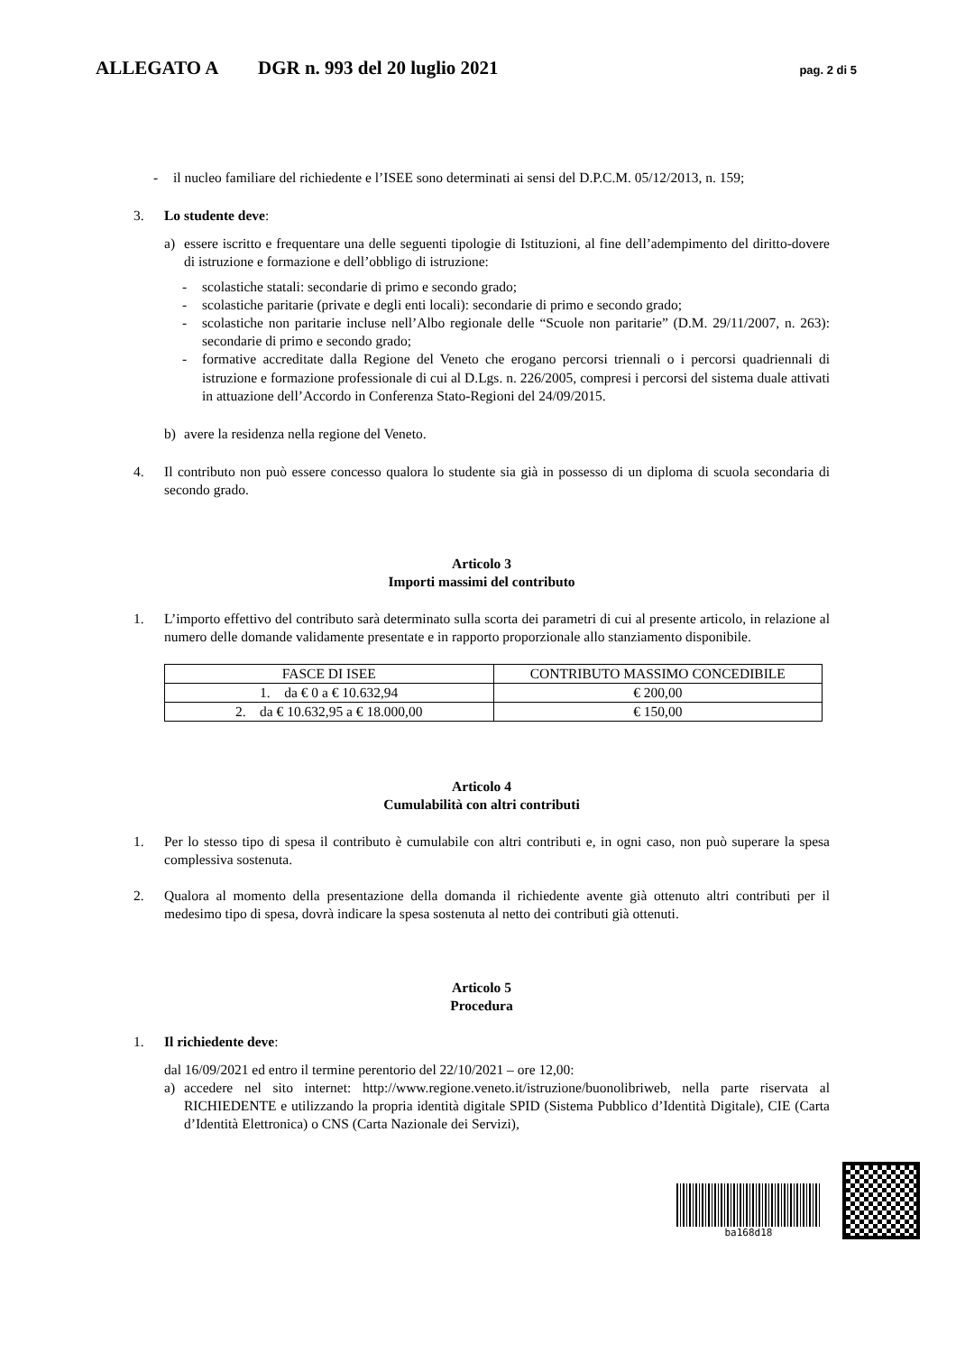ALLEGATO A DGR n. 993 del 20 luglio 2021 pag. 2 di 5
- il nucleo familiare del richiedente e l’ISEE sono determinati ai sensi del D.P.C.M. 05/12/2013, n. 159;
3. Lo studente deve:
a) essere iscritto e frequentare una delle seguenti tipologie di Istituzioni, al fine dell’adempimento del diritto-dovere di istruzione e formazione e dell’obbligo di istruzione:
- scolastiche statali: secondarie di primo e secondo grado;
- scolastiche paritarie (private e degli enti locali): secondarie di primo e secondo grado;
- scolastiche non paritarie incluse nell’Albo regionale delle “Scuole non paritarie” (D.M. 29/11/2007, n. 263): secondarie di primo e secondo grado;
- formative accreditate dalla Regione del Veneto che erogano percorsi triennali o i percorsi quadriennali di istruzione e formazione professionale di cui al D.Lgs. n. 226/2005, compresi i percorsi del sistema duale attivati in attuazione dell’Accordo in Conferenza Stato-Regioni del 24/09/2015.
b) avere la residenza nella regione del Veneto.
4. Il contributo non può essere concesso qualora lo studente sia già in possesso di un diploma di scuola secondaria di secondo grado.
Articolo 3
Importi massimi del contributo
1. L’importo effettivo del contributo sarà determinato sulla scorta dei parametri di cui al presente articolo, in relazione al numero delle domande validamente presentate e in rapporto proporzionale allo stanziamento disponibile.
| FASCE DI ISEE | CONTRIBUTO MASSIMO CONCEDIBILE |
| 1. da € 0 a € 10.632,94 | € 200,00 |
| 2. da € 10.632,95 a € 18.000,00 | € 150,00 |
Articolo 4
Cumulabilità con altri contributi
1. Per lo stesso tipo di spesa il contributo è cumulabile con altri contributi e, in ogni caso, non può superare la spesa complessiva sostenuta.
2. Qualora al momento della presentazione della domanda il richiedente avente già ottenuto altri contributi per il medesimo tipo di spesa, dovrà indicare la spesa sostenuta al netto dei contributi già ottenuti.
Articolo 5
Procedura
1. Il richiedente deve:
dal 16/09/2021 ed entro il termine perentorio del 22/10/2021 – ore 12,00:
a) accedere nel sito internet: http://www.regione.veneto.it/istruzione/buonolibriweb, nella parte riservata al RICHIEDENTE e utilizzando la propria identità digitale SPID (Sistema Pubblico d’Identità Digitale), CIE (Carta d’Identità Elettronica) o CNS (Carta Nazionale dei Servizi),
ba168d18